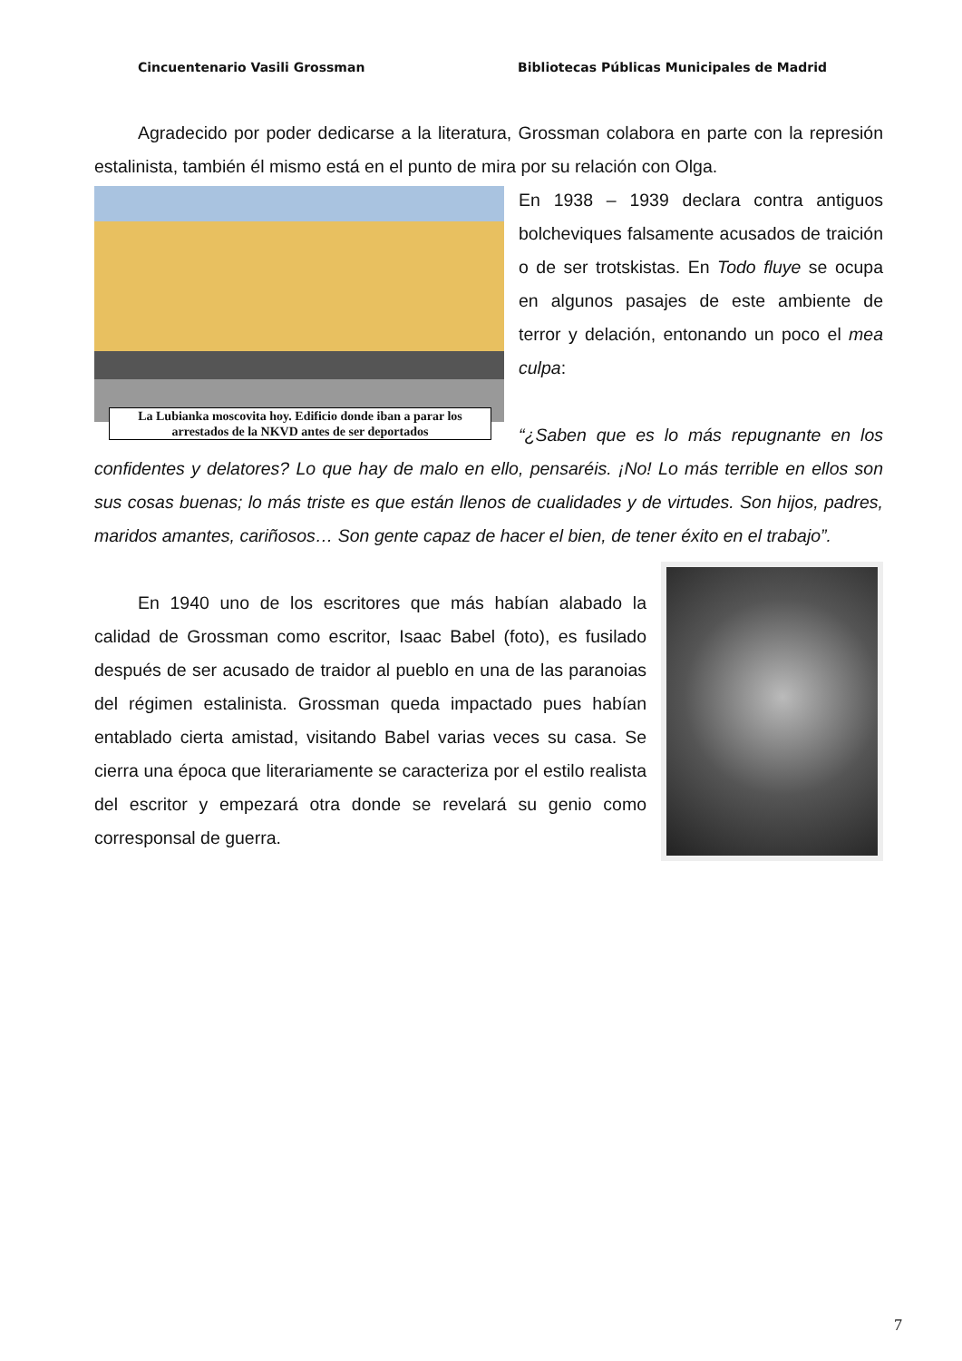Cincuentenario Vasili Grossman Bibliotecas Públicas Municipales de Madrid
Agradecido por poder dedicarse a la literatura, Grossman colabora en parte con la represión estalinista, también él mismo está en el punto de mira por su relación con Olga.
La Lubianka moscovita hoy. Edificio donde iban a parar los arrestados de la NKVD antes de ser deportados
En 1938 – 1939 declara contra antiguos bolcheviques falsamente acusados de traición o de ser trotskistas. En Todo fluye se ocupa en algunos pasajes de este ambiente de terror y delación, entonando un poco el mea culpa:
“¿Saben que es lo más repugnante en los confidentes y delatores? Lo que hay de malo en ello, pensaréis. ¡No! Lo más terrible en ellos son sus cosas buenas; lo más triste es que están llenos de cualidades y de virtudes. Son hijos, padres, maridos amantes, cariñosos… Son gente capaz de hacer el bien, de tener éxito en el trabajo”.
En 1940 uno de los escritores que más habían alabado la calidad de Grossman como escritor, Isaac Babel (foto), es fusilado después de ser acusado de traidor al pueblo en una de las paranoias del régimen estalinista. Grossman queda impactado pues habían entablado cierta amistad, visitando Babel varias veces su casa. Se cierra una época que literariamente se caracteriza por el estilo realista del escritor y empezará otra donde se revelará su genio como corresponsal de guerra.
7